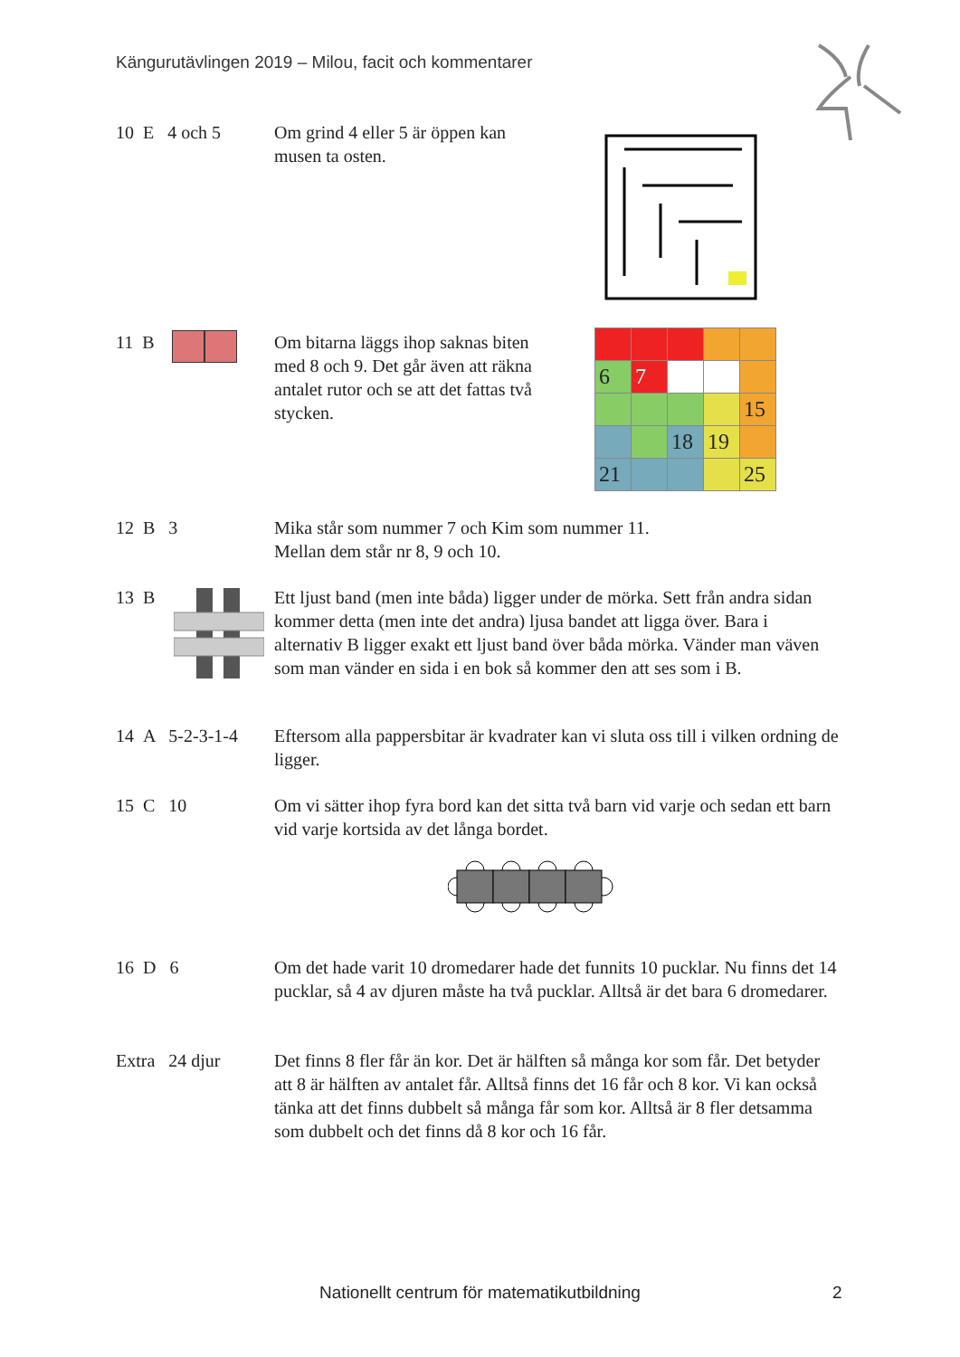Kängurutävlingen 2019 – Milou, facit och kommentarer
10 E 4 och 5
Om grind 4 eller 5 är öppen kan
musen ta osten.
11 B Om bitarna läggs ihop saknas biten med 8 och 9. Det går även att räkna antalet rutor och se att det fattas två stycken.
| 6 | 7 | | | |
| | | | | 15 |
| | | 18 | 19 | |
| 21 | | | | 25 |
12 B 3 Mika står som nummer 7 och Kim som nummer 11.
Mellan dem står nr 8, 9 och 10.
13 B Ett ljust band (men inte båda) ligger under de mörka. Sett från andra sidan kommer detta (men inte det andra) ljusa bandet att ligga över. Bara i alternativ B ligger exakt ett ljust band över båda mörka. Vänder man väven som man vänder en sida i en bok så kommer den att ses som i B.
14 A 5-2-3-1-4
Eftersom alla pappersbitar är kvadrater kan vi sluta oss till i vilken ordning de ligger.
15 C 10 Om vi sätter ihop fyra bord kan det sitta två barn vid varje och sedan ett barn vid varje kortsida av det långa bordet.
16 D 6 Om det hade varit 10 dromedarer hade det funnits 10 pucklar. Nu finns det 14 pucklar, så 4 av djuren måste ha två pucklar. Alltså är det bara 6 dromedarer.
Extra 24 djur
Det finns 8 fler får än kor. Det är hälften så många kor som får. Det betyder att 8 är hälften av antalet får. Alltså finns det 16 får och 8 kor. Vi kan också tänka att det finns dubbelt så många får som kor. Alltså är 8 fler detsamma som dubbelt och det finns då 8 kor och 16 får.
Nationellt centrum för matematikutbildning 2